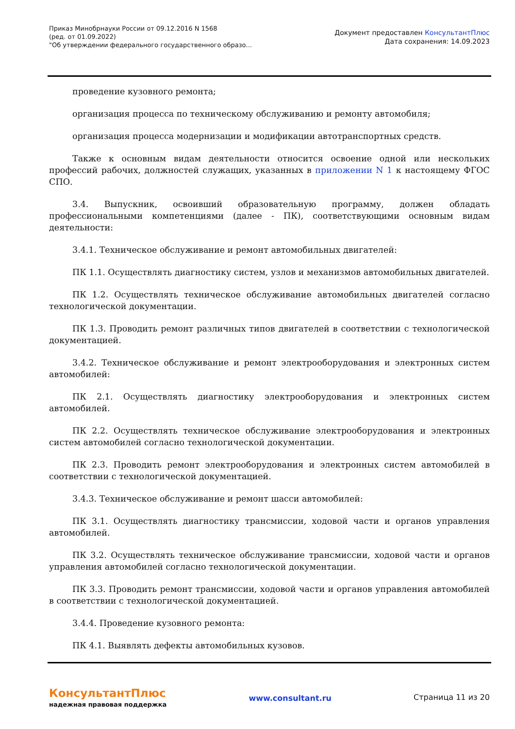Приказ Минобрнауки России от 09.12.2016 N 1568
(ред. от 01.09.2022)
"Об утверждении федерального государственного образо...
Документ предоставлен КонсультантПлюс
Дата сохранения: 14.09.2023
проведение кузовного ремонта;
организация процесса по техническому обслуживанию и ремонту автомобиля;
организация процесса модернизации и модификации автотранспортных средств.
Также к основным видам деятельности относится освоение одной или нескольких профессий рабочих, должностей служащих, указанных в приложении N 1 к настоящему ФГОС СПО.
3.4. Выпускник, освоивший образовательную программу, должен обладать профессиональными компетенциями (далее - ПК), соответствующими основным видам деятельности:
3.4.1. Техническое обслуживание и ремонт автомобильных двигателей:
ПК 1.1. Осуществлять диагностику систем, узлов и механизмов автомобильных двигателей.
ПК 1.2. Осуществлять техническое обслуживание автомобильных двигателей согласно технологической документации.
ПК 1.3. Проводить ремонт различных типов двигателей в соответствии с технологической документацией.
3.4.2. Техническое обслуживание и ремонт электрооборудования и электронных систем автомобилей:
ПК 2.1. Осуществлять диагностику электрооборудования и электронных систем автомобилей.
ПК 2.2. Осуществлять техническое обслуживание электрооборудования и электронных систем автомобилей согласно технологической документации.
ПК 2.3. Проводить ремонт электрооборудования и электронных систем автомобилей в соответствии с технологической документацией.
3.4.3. Техническое обслуживание и ремонт шасси автомобилей:
ПК 3.1. Осуществлять диагностику трансмиссии, ходовой части и органов управления автомобилей.
ПК 3.2. Осуществлять техническое обслуживание трансмиссии, ходовой части и органов управления автомобилей согласно технологической документации.
ПК 3.3. Проводить ремонт трансмиссии, ходовой части и органов управления автомобилей в соответствии с технологической документацией.
3.4.4. Проведение кузовного ремонта:
ПК 4.1. Выявлять дефекты автомобильных кузовов.
КонсультантПлюс
надежная правовая поддержка
www.consultant.ru Страница 11 из 20